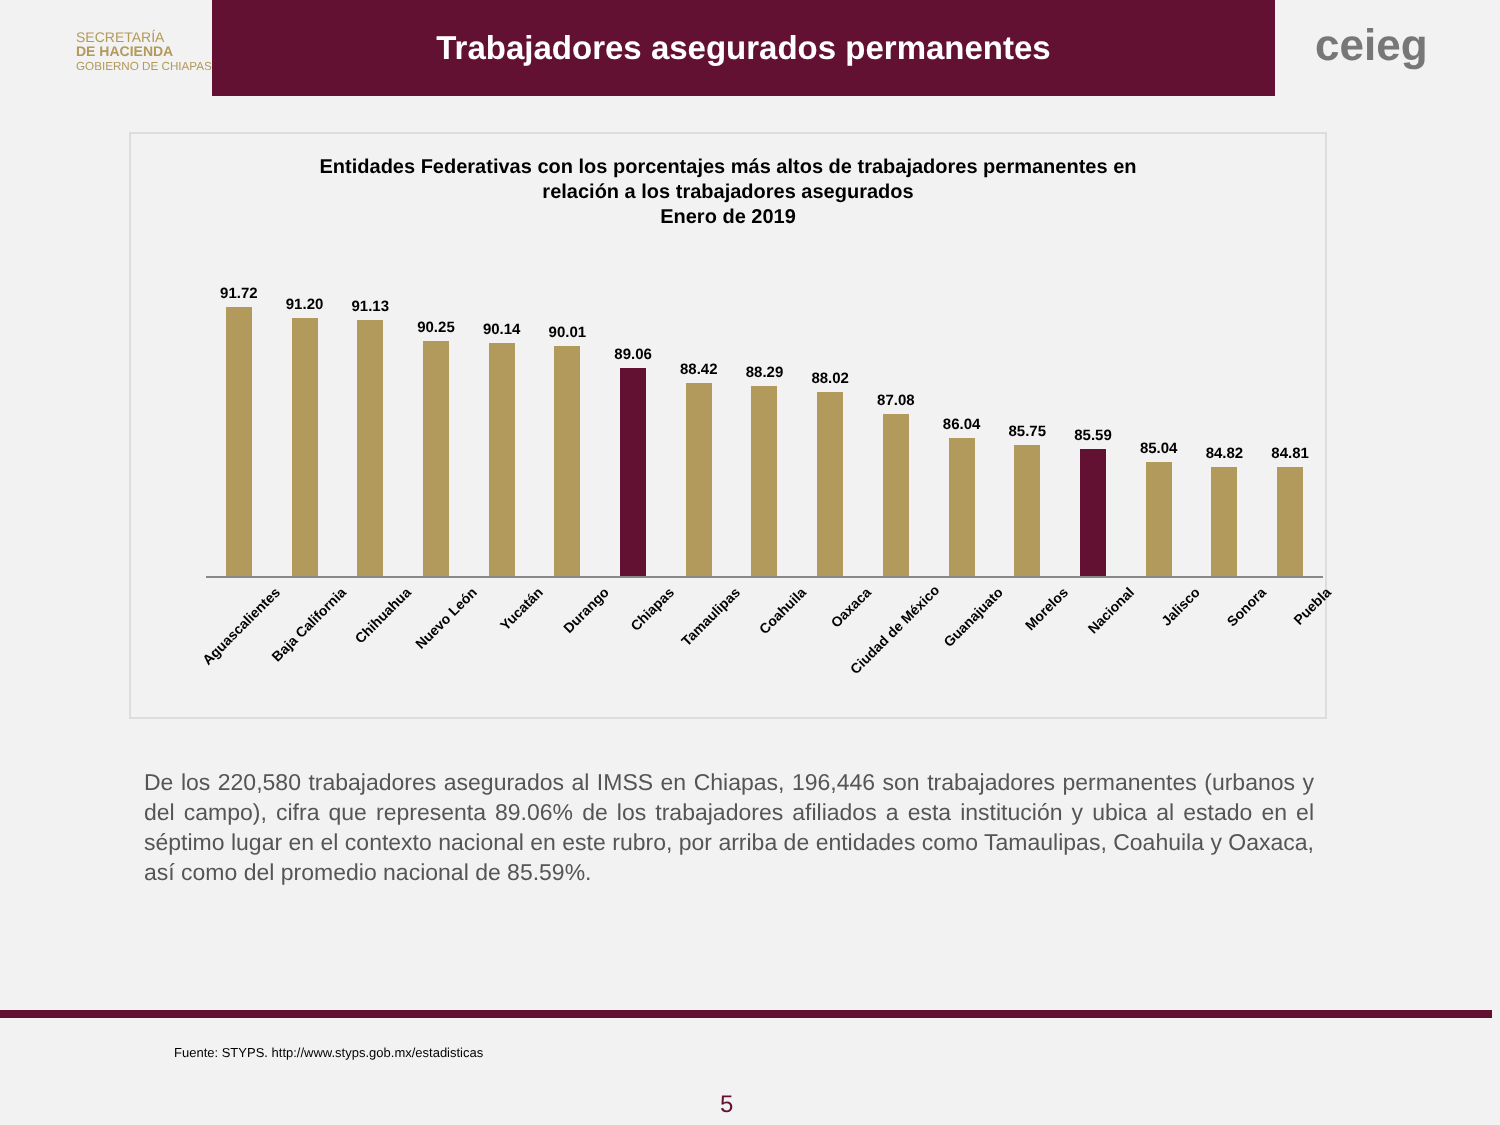SECRETARÍA
DE HACIENDA
GOBIERNO DE CHIAPAS
Trabajadores asegurados permanentes
ceieg
Entidades Federativas con los porcentajes más altos de trabajadores permanentes en
relación a los trabajadores asegurados
Enero de 2019
91.72
91.20
91.13
90.25
90.14
90.01
89.06
88.42
88.29
88.02
87.08
86.04
85.75
85.59
85.04
84.82
84.81
Aguascalientes
Baja California
Chihuahua
Nuevo León
Yucatán
Durango
Chiapas
Tamaulipas
Coahuila
Oaxaca
Ciudad de México
Guanajuato
Morelos
Nacional
Jalisco
Sonora
Puebla
De los 220,580 trabajadores asegurados al IMSS en Chiapas, 196,446 son trabajadores permanentes (urbanos y del campo), cifra que representa 89.06% de los trabajadores afiliados a esta institución y ubica al estado en el séptimo lugar en el contexto nacional en este rubro, por arriba de entidades como Tamaulipas, Coahuila y Oaxaca, así como del promedio nacional de 85.59%.
Fuente: STYPS. http://www.styps.gob.mx/estadisticas
5